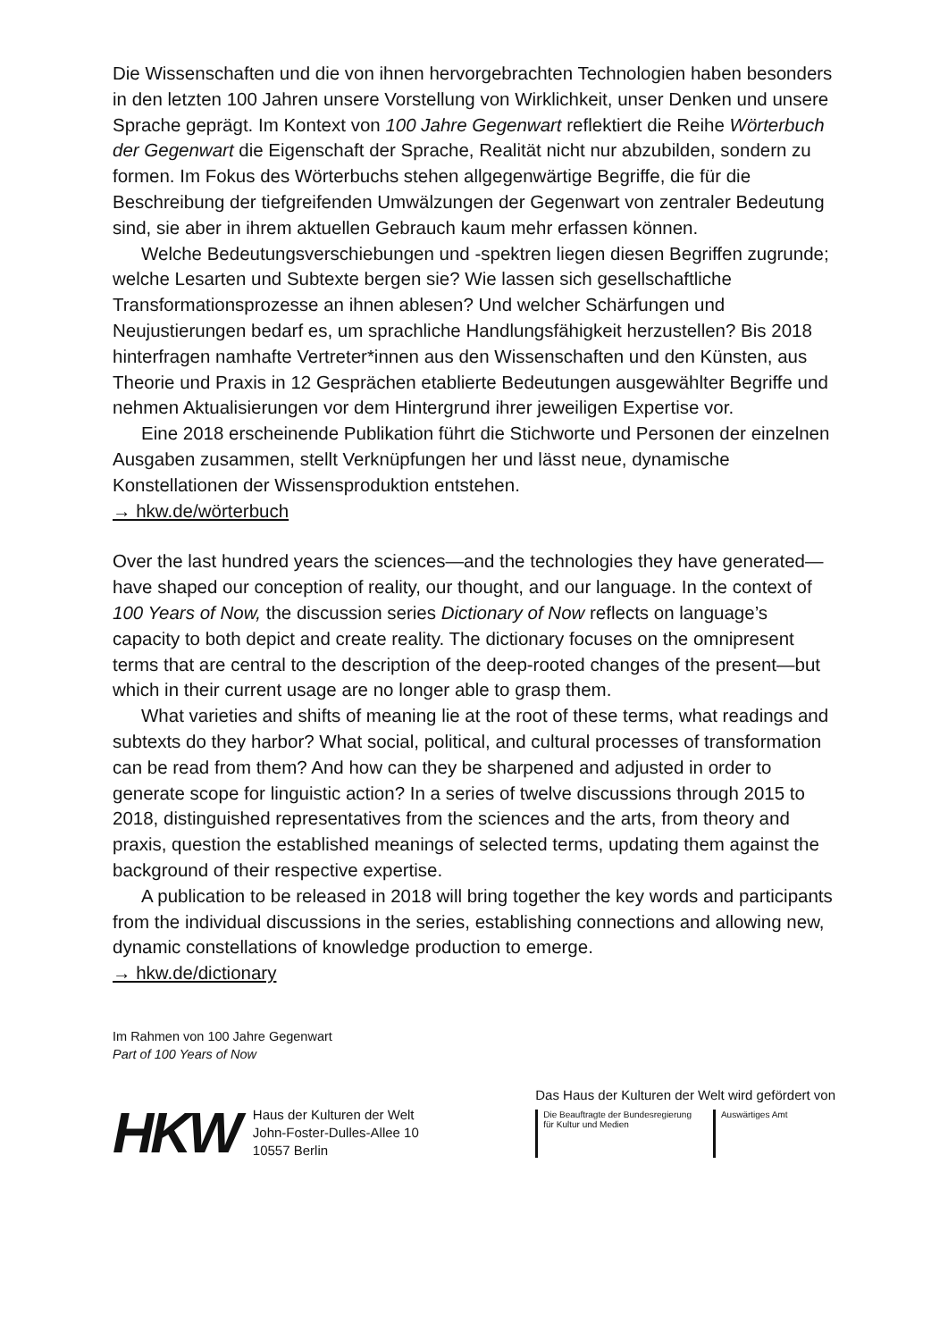Die Wissenschaften und die von ihnen hervorgebrachten Technologien haben besonders in den letzten 100 Jahren unsere Vorstellung von Wirklichkeit, unser Denken und unsere Sprache geprägt. Im Kontext von 100 Jahre Gegenwart reflektiert die Reihe Wörterbuch der Gegenwart die Eigenschaft der Sprache, Realität nicht nur abzubilden, sondern zu formen. Im Fokus des Wörterbuchs stehen allgegenwärtige Begriffe, die für die Beschreibung der tiefgreifenden Umwälzungen der Gegenwart von zentraler Bedeutung sind, sie aber in ihrem aktuellen Gebrauch kaum mehr erfassen können.
Welche Bedeutungsverschiebungen und -spektren liegen diesen Begriffen zugrunde; welche Lesarten und Subtexte bergen sie? Wie lassen sich gesellschaftliche Transformationsprozesse an ihnen ablesen? Und welcher Schärfungen und Neujustierungen bedarf es, um sprachliche Handlungsfähigkeit herzustellen? Bis 2018 hinterfragen namhafte Vertreter*innen aus den Wissenschaften und den Künsten, aus Theorie und Praxis in 12 Gesprächen etablierte Bedeutungen ausgewählter Begriffe und nehmen Aktualisierungen vor dem Hintergrund ihrer jeweiligen Expertise vor.
Eine 2018 erscheinende Publikation führt die Stichworte und Personen der einzelnen Ausgaben zusammen, stellt Verknüpfungen her und lässt neue, dynamische Konstellationen der Wissensproduktion entstehen.
→ hkw.de/wörterbuch
Over the last hundred years the sciences—and the technologies they have generated—have shaped our conception of reality, our thought, and our language. In the context of 100 Years of Now, the discussion series Dictionary of Now reflects on language’s capacity to both depict and create reality. The dictionary focuses on the omnipresent terms that are central to the description of the deep-rooted changes of the present—but which in their current usage are no longer able to grasp them.
What varieties and shifts of meaning lie at the root of these terms, what readings and subtexts do they harbor? What social, political, and cultural processes of transformation can be read from them? And how can they be sharpened and adjusted in order to generate scope for linguistic action? In a series of twelve discussions through 2015 to 2018, distinguished representatives from the sciences and the arts, from theory and praxis, question the established meanings of selected terms, updating them against the background of their respective expertise.
A publication to be released in 2018 will bring together the key words and participants from the individual discussions in the series, establishing connections and allowing new, dynamic constellations of knowledge production to emerge.
→ hkw.de/dictionary
Im Rahmen von 100 Jahre Gegenwart
Part of 100 Years of Now
HKW
Haus der Kulturen der Welt
John-Foster-Dulles-Allee 10
10557 Berlin
Das Haus der Kulturen der Welt wird gefördert von
Die Beauftragte der Bundesregierung
für Kultur und Medien
Auswärtiges Amt